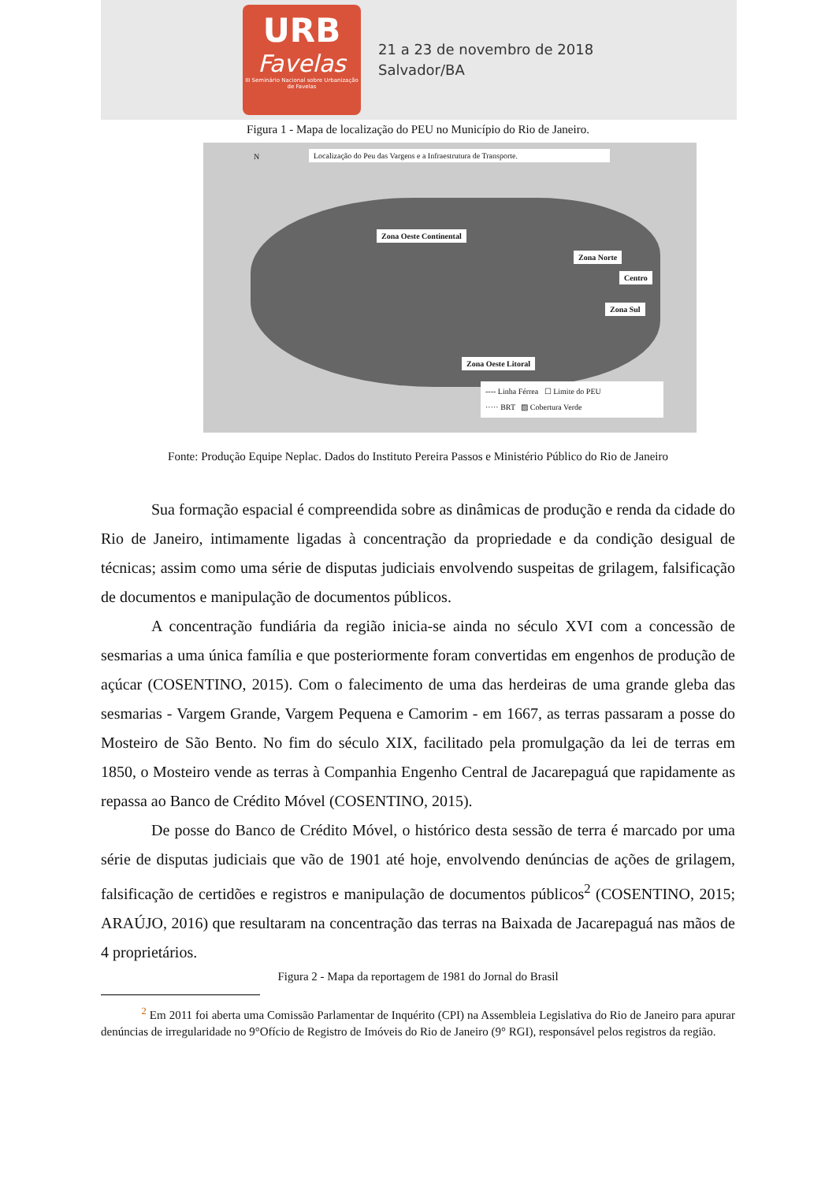URB
Favelas
III Seminário Nacional sobre Urbanização de Favelas
21 a 23 de novembro de 2018
Salvador/BA
Figura 1 - Mapa de localização do PEU no Município do Rio de Janeiro.
N
Localização do Peu das Vargens e a Infraestrutura de Transporte.
Zona Oeste Continental
Zona Norte
Centro
Zona Sul
Zona Oeste Litoral
---- Linha Férrea ☐ Limite do PEU
····· BRT ▨ Cobertura Verde
Fonte: Produção Equipe Neplac. Dados do Instituto Pereira Passos e Ministério Público do Rio de Janeiro
Sua formação espacial é compreendida sobre as dinâmicas de produção e renda da cidade do Rio de Janeiro, intimamente ligadas à concentração da propriedade e da condição desigual de técnicas; assim como uma série de disputas judiciais envolvendo suspeitas de grilagem, falsificação de documentos e manipulação de documentos públicos.
A concentração fundiária da região inicia-se ainda no século XVI com a concessão de sesmarias a uma única família e que posteriormente foram convertidas em engenhos de produção de açúcar (COSENTINO, 2015). Com o falecimento de uma das herdeiras de uma grande gleba das sesmarias - Vargem Grande, Vargem Pequena e Camorim - em 1667, as terras passaram a posse do Mosteiro de São Bento. No fim do século XIX, facilitado pela promulgação da lei de terras em 1850, o Mosteiro vende as terras à Companhia Engenho Central de Jacarepaguá que rapidamente as repassa ao Banco de Crédito Móvel (COSENTINO, 2015).
De posse do Banco de Crédito Móvel, o histórico desta sessão de terra é marcado por uma série de disputas judiciais que vão de 1901 até hoje, envolvendo denúncias de ações de grilagem, falsificação de certidões e registros e manipulação de documentos públicos<sup>2</sup> (COSENTINO, 2015; ARAÚJO, 2016) que resultaram na concentração das terras na Baixada de Jacarepaguá nas mãos de 4 proprietários.
Figura 2 - Mapa da reportagem de 1981 do Jornal do Brasil
<sup>2</sup> Em 2011 foi aberta uma Comissão Parlamentar de Inquérito (CPI) na Assembleia Legislativa do Rio de Janeiro para apurar denúncias de irregularidade no 9°Ofício de Registro de Imóveis do Rio de Janeiro (9° RGI), responsável pelos registros da região.